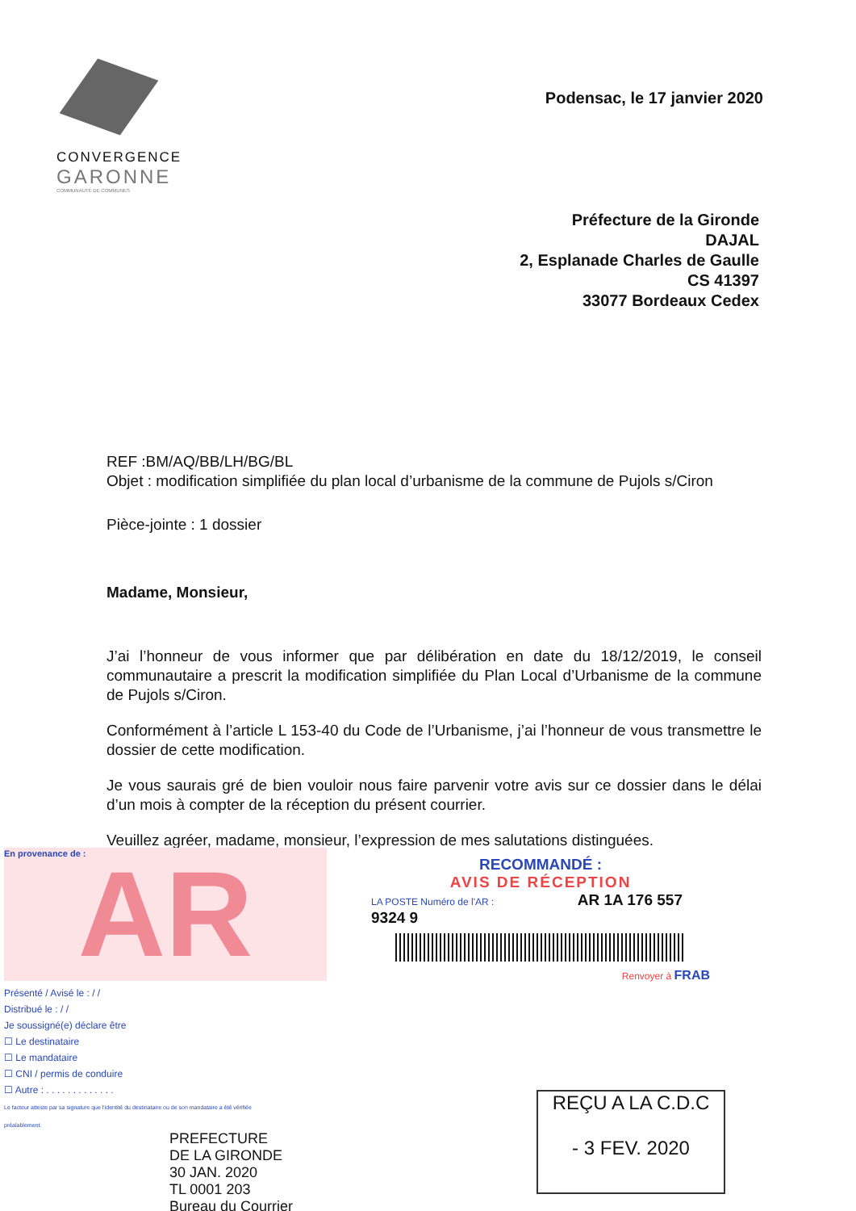CONVERGENCE
GARONNE
COMMUNAUTÉ DE COMMUNES
Podensac, le 17 janvier 2020
Préfecture de la Gironde
DAJAL
2, Esplanade Charles de Gaulle
CS 41397
33077 Bordeaux Cedex
REF :BM/AQ/BB/LH/BG/BL
Objet : modification simplifiée du plan local d’urbanisme de la commune de Pujols s/Ciron
Pièce-jointe : 1 dossier
Madame, Monsieur,
J’ai l’honneur de vous informer que par délibération en date du 18/12/2019, le conseil communautaire a prescrit la modification simplifiée du Plan Local d’Urbanisme de la commune de Pujols s/Ciron.
Conformément à l’article L 153-40 du Code de l’Urbanisme, j’ai l’honneur de vous transmettre le dossier de cette modification.
Je vous saurais gré de bien vouloir nous faire parvenir votre avis sur ce dossier dans le délai d’un mois à compter de la réception du présent courrier.
Veuillez agréer, madame, monsieur, l’expression de mes salutations distinguées.
En provenance de : AR
RECOMMANDÉ :
AVIS DE RÉCEPTION
LA POSTE Numéro de l'AR : AR 1A 176 557 9324 9
Renvoyer à FRAB
Présenté / Avisé le : / /
Distribué le : / /
Je soussigné(e) déclare être
☐ Le destinataire
☐ Le mandataire
☐ CNI / permis de conduire
☐ Autre : . . . . . . . . . . . . .
Le facteur atteste par sa signature que l'identité du destinataire ou de son mandataire a été vérifiée préalablement.
PREFECTURE
DE LA GIRONDE
30 JAN. 2020
TL 0001 203
Bureau du Courrier
REÇU A LA C.D.C
- 3 FEV. 2020